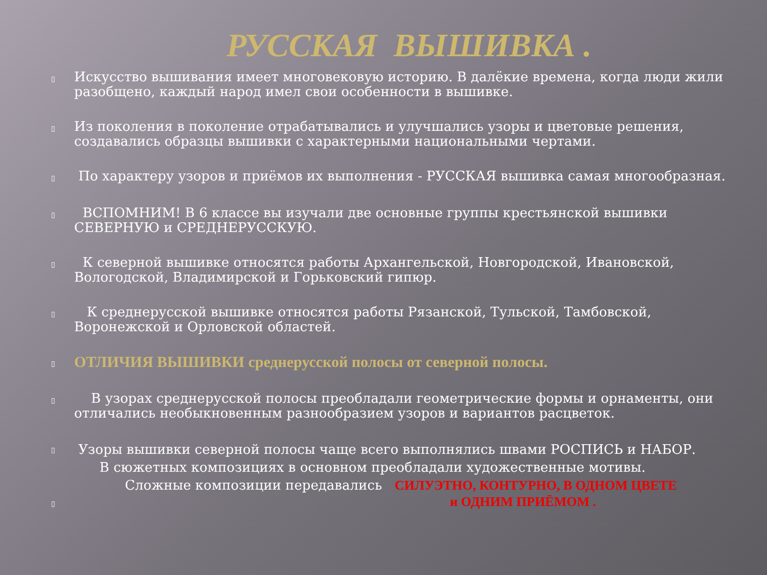РУССКАЯ ВЫШИВКА .
▯
Искусство вышивания имеет многовековую историю. В далёкие времена, когда люди жили разобщено, каждый народ имел свои особенности в вышивке.
▯
Из поколения в поколение отрабатывались и улучшались узоры и цветовые решения, создавались образцы вышивки с характерными национальными чертами.
▯
По характеру узоров и приёмов их выполнения - РУССКАЯ вышивка самая многообразная.
▯
ВСПОМНИМ! В 6 классе вы изучали две основные группы крестьянской вышивки СЕВЕРНУЮ и СРЕДНЕРУССКУЮ.
▯
К северной вышивке относятся работы Архангельской, Новгородской, Ивановской, Вологодской, Владимирской и Горьковский гипюр.
▯
К среднерусской вышивке относятся работы Рязанской, Тульской, Тамбовской, Воронежской и Орловской областей.
▯
ОТЛИЧИЯ ВЫШИВКИ среднерусской полосы от северной полосы.
▯
В узорах среднерусской полосы преобладали геометрические формы и орнаменты, они отличались необыкновенным разнообразием узоров и вариантов расцветок.
▯
Узоры вышивки северной полосы чаще всего выполнялись швами РОСПИСЬ и НАБОР.
В сюжетных композициях в основном преобладали художественные мотивы.
Сложные композиции передавались СИЛУЭТНО, КОНТУРНО, В ОДНОМ ЦВЕТЕ
▯
и ОДНИМ ПРИЁМОМ .